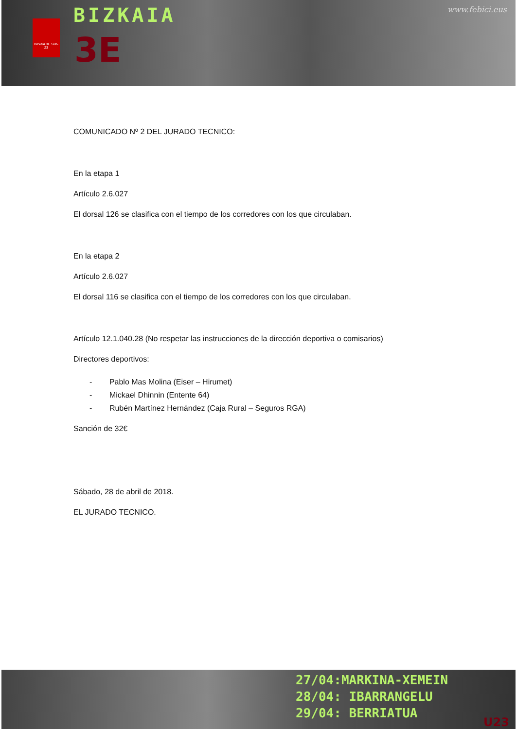Bizkaia 3E Sub-23
BIZKAIA
3E
www.febici.eus
COMUNICADO Nº 2 DEL JURADO TECNICO:
En la etapa 1
Artículo 2.6.027
El dorsal 126 se clasifica con el tiempo de los corredores con los que circulaban.
En la etapa 2
Artículo 2.6.027
El dorsal 116 se clasifica con el tiempo de los corredores con los que circulaban.
Artículo 12.1.040.28 (No respetar las instrucciones de la dirección deportiva o comisarios)
Directores deportivos:
- Pablo Mas Molina (Eiser – Hirumet)
- Mickael Dhinnin (Entente 64)
- Rubén Martínez Hernández (Caja Rural – Seguros RGA)
Sanción de 32€
Sábado, 28 de abril de 2018.
EL JURADO TECNICO.
27/04:MARKINA-XEMEIN
28/04: IBARRANGELU
29/04: BERRIATUA
U23